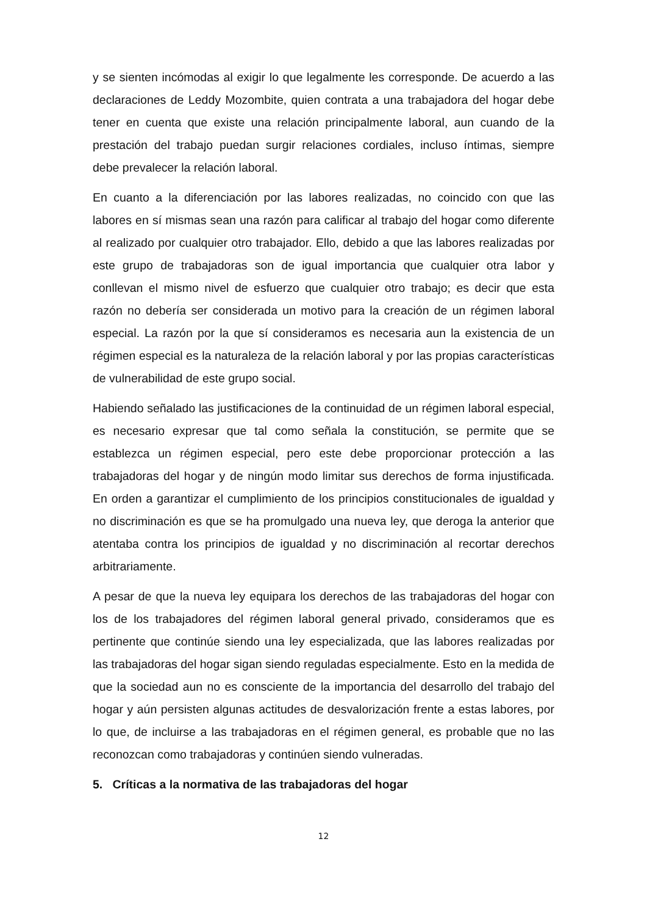y se sienten incómodas al exigir lo que legalmente les corresponde. De acuerdo a las declaraciones de Leddy Mozombite, quien contrata a una trabajadora del hogar debe tener en cuenta que existe una relación principalmente laboral, aun cuando de la prestación del trabajo puedan surgir relaciones cordiales, incluso íntimas, siempre debe prevalecer la relación laboral.
En cuanto a la diferenciación por las labores realizadas, no coincido con que las labores en sí mismas sean una razón para calificar al trabajo del hogar como diferente al realizado por cualquier otro trabajador. Ello, debido a que las labores realizadas por este grupo de trabajadoras son de igual importancia que cualquier otra labor y conllevan el mismo nivel de esfuerzo que cualquier otro trabajo; es decir que esta razón no debería ser considerada un motivo para la creación de un régimen laboral especial. La razón por la que sí consideramos es necesaria aun la existencia de un régimen especial es la naturaleza de la relación laboral y por las propias características de vulnerabilidad de este grupo social.
Habiendo señalado las justificaciones de la continuidad de un régimen laboral especial, es necesario expresar que tal como señala la constitución, se permite que se establezca un régimen especial, pero este debe proporcionar protección a las trabajadoras del hogar y de ningún modo limitar sus derechos de forma injustificada. En orden a garantizar el cumplimiento de los principios constitucionales de igualdad y no discriminación es que se ha promulgado una nueva ley, que deroga la anterior que atentaba contra los principios de igualdad y no discriminación al recortar derechos arbitrariamente.
A pesar de que la nueva ley equipara los derechos de las trabajadoras del hogar con los de los trabajadores del régimen laboral general privado, consideramos que es pertinente que continúe siendo una ley especializada, que las labores realizadas por las trabajadoras del hogar sigan siendo reguladas especialmente. Esto en la medida de que la sociedad aun no es consciente de la importancia del desarrollo del trabajo del hogar y aún persisten algunas actitudes de desvalorización frente a estas labores, por lo que, de incluirse a las trabajadoras en el régimen general, es probable que no las reconozcan como trabajadoras y continúen siendo vulneradas.
5. Críticas a la normativa de las trabajadoras del hogar
12